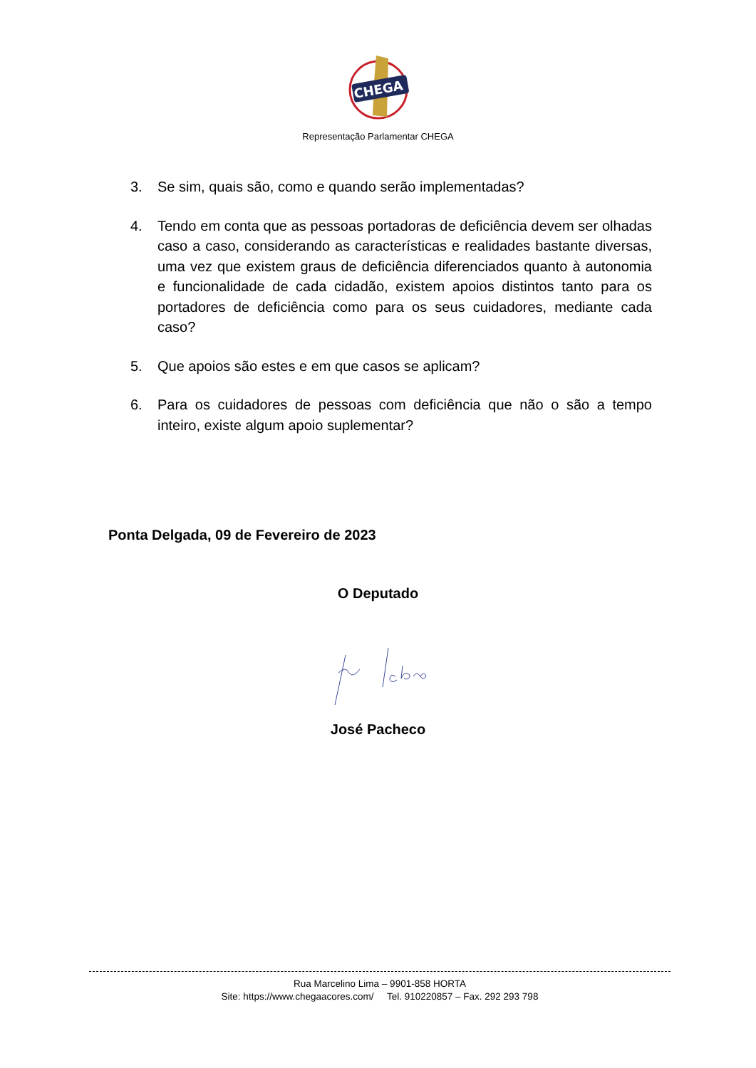CHEGA
Representação Parlamentar CHEGA
3. Se sim, quais são, como e quando serão implementadas?
4. Tendo em conta que as pessoas portadoras de deficiência devem ser olhadas caso a caso, considerando as características e realidades bastante diversas, uma vez que existem graus de deficiência diferenciados quanto à autonomia e funcionalidade de cada cidadão, existem apoios distintos tanto para os portadores de deficiência como para os seus cuidadores, mediante cada caso?
5. Que apoios são estes e em que casos se aplicam?
6. Para os cuidadores de pessoas com deficiência que não o são a tempo inteiro, existe algum apoio suplementar?
Ponta Delgada, 09 de Fevereiro de 2023
O Deputado
José Pacheco
Rua Marcelino Lima – 9901-858 HORTA
Site: https://www.chegaacores.com/ Tel. 910220857 – Fax. 292 293 798